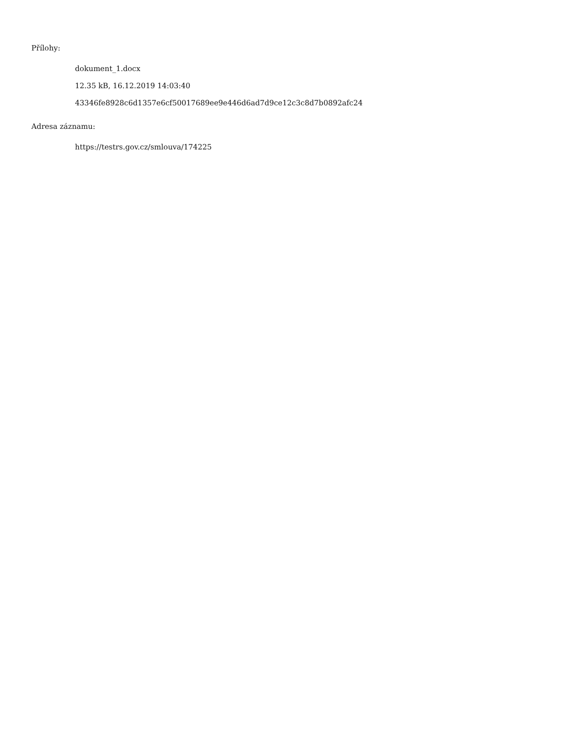Přílohy:
dokument_1.docx
12.35 kB, 16.12.2019 14:03:40
43346fe8928c6d1357e6cf50017689ee9e446d6ad7d9ce12c3c8d7b0892afc24
Adresa záznamu:
https://testrs.gov.cz/smlouva/174225